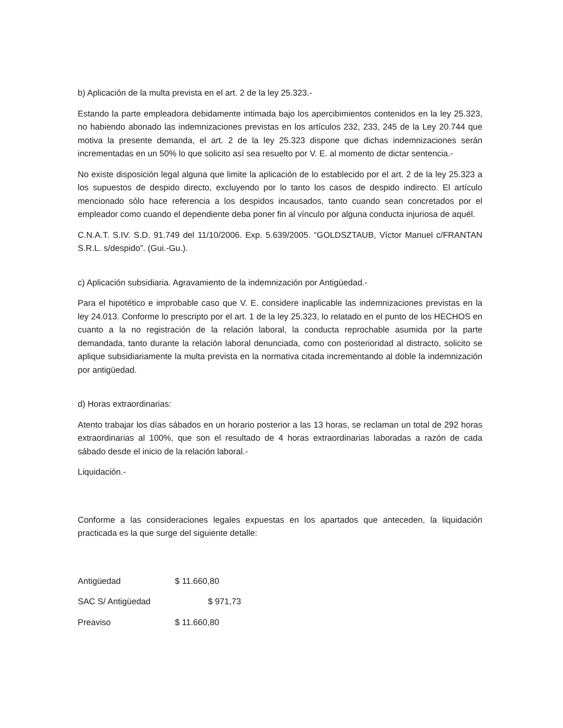b) Aplicación de la multa prevista en el art. 2 de la ley 25.323.-
Estando la parte empleadora debidamente intimada bajo los apercibimientos contenidos en la ley 25.323, no habiendo abonado las indemnizaciones previstas en los artículos 232, 233, 245 de la Ley 20.744 que motiva la presente demanda, el art. 2 de la ley 25.323 dispone que dichas indemnizaciones serán incrementadas en un 50% lo que solicito así sea resuelto por V. E. al momento de dictar sentencia.-
No existe disposición legal alguna que limite la aplicación de lo establecido por el art. 2 de la ley 25.323 a los supuestos de despido directo, excluyendo por lo tanto los casos de despido indirecto. El artículo mencionado sólo hace referencia a los despidos incausados, tanto cuando sean concretados por el empleador como cuando el dependiente deba poner fin al vínculo por alguna conducta injuriosa de aquél.
C.N.A.T. S.IV. S.D. 91.749 del 11/10/2006. Exp. 5.639/2005. “GOLDSZTAUB, Víctor Manuel c/FRANTAN S.R.L. s/despido”. (Gui.-Gu.).
c) Aplicación subsidiaria. Agravamiento de la indemnización por Antigüedad.-
Para el hipotético e improbable caso que V. E. considere inaplicable las indemnizaciones previstas en la ley 24.013. Conforme lo prescripto por el art. 1 de la ley 25.323, lo relatado en el punto de los HECHOS en cuanto a la no registración de la relación laboral, la conducta reprochable asumida por la parte demandada, tanto durante la relación laboral denunciada, como con posterioridad al distracto, solicito se aplique subsidiariamente la multa prevista en la normativa citada incrementando al doble la indemnización por antigüedad.
d) Horas extraordinarias:
Atento trabajar los días sábados en un horario posterior a las 13 horas, se reclaman un total de 292 horas extraordinarias al 100%, que son el resultado de 4 horas extraordinarias laboradas a razón de cada sábado desde el inicio de la relación laboral.-
Liquidación.-
Conforme a las consideraciones legales expuestas en los apartados que anteceden, la liquidación practicada es la que surge del siguiente detalle:
Antigüedad $ 11.660,80
SAC S/ Antigüedad $ 971,73
Preaviso $ 11.660,80